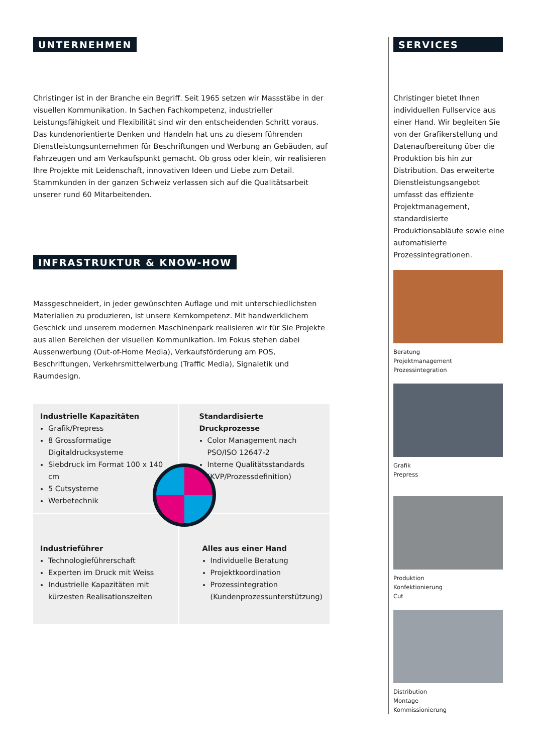UNTERNEHMEN
Christinger ist in der Branche ein Begriff. Seit 1965 setzen wir Massstäbe in der visuellen Kommunikation. In Sachen Fachkompetenz, industrieller Leistungsfähigkeit und Flexibilität sind wir den entscheidenden Schritt voraus. Das kundenorientierte Denken und Handeln hat uns zu diesem führenden Dienstleistungsunternehmen für Beschriftungen und Werbung an Gebäuden, auf Fahrzeugen und am Verkaufspunkt gemacht. Ob gross oder klein, wir realisieren Ihre Projekte mit Leidenschaft, innovativen Ideen und Liebe zum Detail. Stammkunden in der ganzen Schweiz verlassen sich auf die Qualitätsarbeit unserer rund 60 Mitarbeitenden.
INFRASTRUKTUR & KNOW-HOW
Massgeschneidert, in jeder gewünschten Auflage und mit unterschiedlichsten Materialien zu produzieren, ist unsere Kernkompetenz. Mit handwerklichem Geschick und unserem modernen Maschinenpark realisieren wir für Sie Projekte aus allen Bereichen der visuellen Kommunikation. Im Fokus stehen dabei Aussenwerbung (Out-of-Home Media), Verkaufsförderung am POS, Beschriftungen, Verkehrsmittelwerbung (Traffic Media), Signaletik und Raumdesign.
Industrielle Kapazitäten
Grafik/Prepress
8 Grossformatige Digitaldrucksysteme
Siebdruck im Format 100 x 140 cm
5 Cutsysteme
Werbetechnik
Standardisierte Druckprozesse
Color Management nach PSO/ISO 12647-2
Interne Qualitätsstandards (KVP/Prozessdefinition)
Industrieführer
Technologieführerschaft
Experten im Druck mit Weiss
Industrielle Kapazitäten mit kürzesten Realisationszeiten
Alles aus einer Hand
Individuelle Beratung
Projektkoordination
Prozessintegration (Kundenprozessunterstützung)
SERVICES
Christinger bietet Ihnen individuellen Fullservice aus einer Hand. Wir begleiten Sie von der Grafikerstellung und Datenaufbereitung über die Produktion bis hin zur Distribution. Das erweiterte Dienstleistungsangebot umfasst das effiziente Projektmanagement, standardisierte Produktionsabläufe sowie eine automatisierte Prozessintegrationen.
Beratung
Projektmanagement
Prozessintegration
Grafik
Prepress
Produktion
Konfektionierung
Cut
Distribution
Montage
Kommissionierung